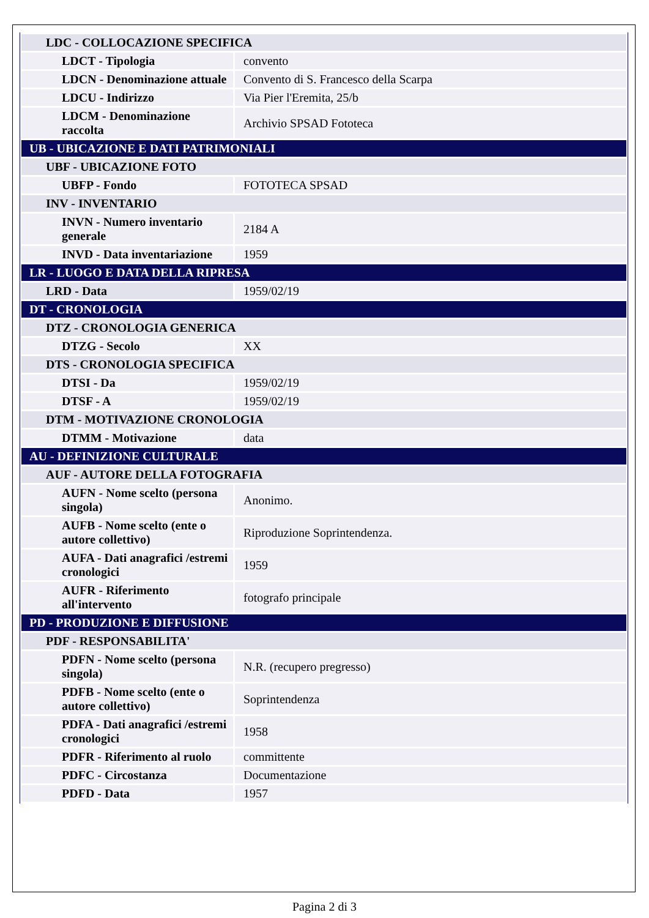| LDC - COLLOCAZIONE SPECIFICA | |
| LDCT - Tipologia | convento |
| LDCN - Denominazione attuale | Convento di S. Francesco della Scarpa |
| LDCU - Indirizzo | Via Pier l'Eremita, 25/b |
| LDCM - Denominazione raccolta | Archivio SPSAD Fototeca |
| UB - UBICAZIONE E DATI PATRIMONIALI | |
| UBF - UBICAZIONE FOTO | |
| UBFP - Fondo | FOTOTECA SPSAD |
| INV - INVENTARIO | |
| INVN - Numero inventario generale | 2184 A |
| INVD - Data inventariazione | 1959 |
| LR - LUOGO E DATA DELLA RIPRESA | |
| LRD - Data | 1959/02/19 |
| DT - CRONOLOGIA | |
| DTZ - CRONOLOGIA GENERICA | |
| DTZG - Secolo | XX |
| DTS - CRONOLOGIA SPECIFICA | |
| DTSI - Da | 1959/02/19 |
| DTSF - A | 1959/02/19 |
| DTM - MOTIVAZIONE CRONOLOGIA | |
| DTMM - Motivazione | data |
| AU - DEFINIZIONE CULTURALE | |
| AUF - AUTORE DELLA FOTOGRAFIA | |
| AUFN - Nome scelto (persona singola) | Anonimo. |
| AUFB - Nome scelto (ente o autore collettivo) | Riproduzione Soprintendenza. |
| AUFA - Dati anagrafici /estremi cronologici | 1959 |
| AUFR - Riferimento all'intervento | fotografo principale |
| PD - PRODUZIONE E DIFFUSIONE | |
| PDF - RESPONSABILITA' | |
| PDFN - Nome scelto (persona singola) | N.R. (recupero pregresso) |
| PDFB - Nome scelto (ente o autore collettivo) | Soprintendenza |
| PDFA - Dati anagrafici /estremi cronologici | 1958 |
| PDFR - Riferimento al ruolo | committente |
| PDFC - Circostanza | Documentazione |
| PDFD - Data | 1957 |
Pagina 2 di 3